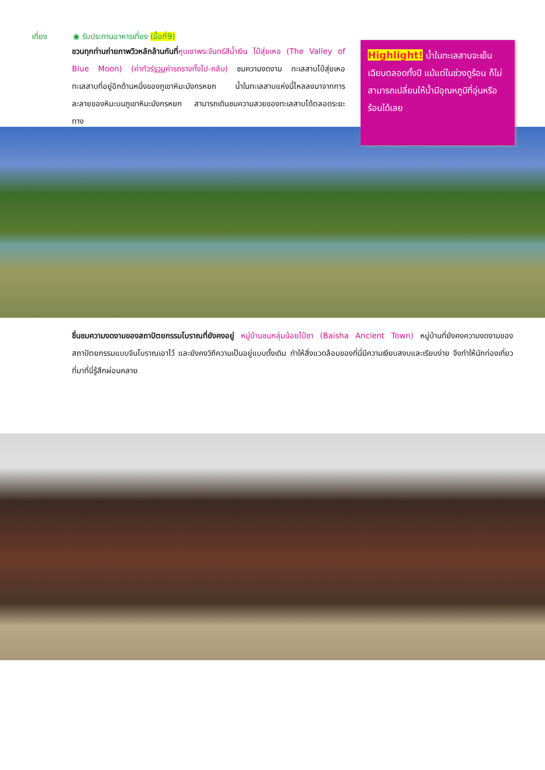เที่ยง ◉ รับประทานอาหารเที่ยง (มื้อที่9)
ชวนทุกท่านถ่ายภาพวิวหลักล้านกันที่หุบเขาพระจันทร์สีน้ำเงิน ไป๋สุ่ยเหอ (The Valley of Blue Moon) (ค่าทัวร์รวมค่ารถรางทั้งไป-กลับ) ชมความงดงาม ทะเลสาบไป๋สุ่ยเหอ ทะเลสาบที่อยู่อีกด้านหนึ่งของภูเขาหิมะมังกรหยก น้ำในทะเลสาบแห่งนี้ไหลลงมาจากการละลายของหิมะบนภูเขาหิมะมังกรหยก สามารถเดินชมความสวยของทะเลสาบได้ตลอดระยะทาง
Highlight! น้ำในทะเลสาบจะเย็นเฉียบตลอดทั้งปี แม้แต่ในช่วงดูร้อน ก็ไม่สามารถเปลี่ยนให้น้ำมีอุณหภูมิที่อุ่นหรือร้อนได้เลย
ชื่นชมความงดงามของสถาปัตยกรรมโบราณที่ยังคงอยู่ หมู่บ้านชนกลุ่มน้อยไป๋ซา (Baisha Ancient Town) หมู่บ้านที่ยังคงความงดงามของสถาปัตยกรรมแบบจีนโบราณเอาไว้ และยังคงวิถีความเป็นอยู่แบบดั้งเดิม ทำให้สิ่งแวดล้อมของที่นี่มีความเงียบสงบและเรียบง่าย จึงทำให้นักท่องเที่ยวที่มาที่นี่รู้สึกผ่อนคลาย